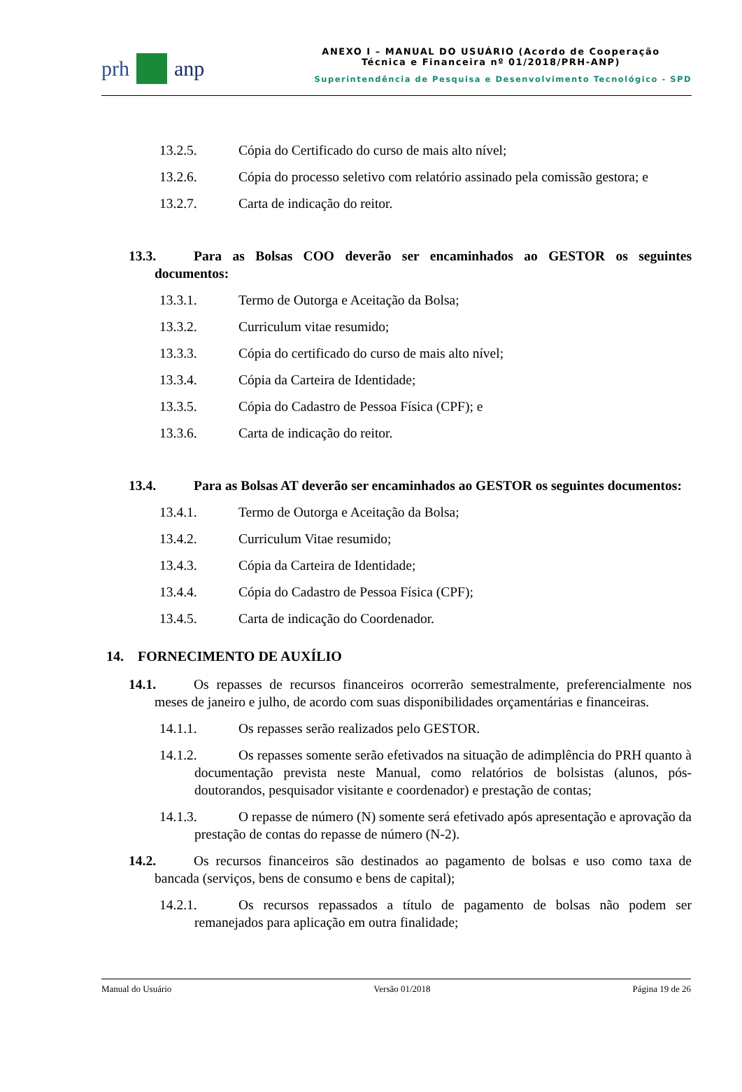prh anp
ANEXO I – MANUAL DO USUÁRIO (Acordo de Cooperação
Técnica e Financeira nº 01/2018/PRH-ANP)
Superintendência de Pesquisa e Desenvolvimento Tecnológico - SPD
13.2.5. Cópia do Certificado do curso de mais alto nível;
13.2.6. Cópia do processo seletivo com relatório assinado pela comissão gestora; e
13.2.7. Carta de indicação do reitor.
13.3. Para as Bolsas COO deverão ser encaminhados ao GESTOR os seguintes documentos:
13.3.1. Termo de Outorga e Aceitação da Bolsa;
13.3.2. Curriculum vitae resumido;
13.3.3. Cópia do certificado do curso de mais alto nível;
13.3.4. Cópia da Carteira de Identidade;
13.3.5. Cópia do Cadastro de Pessoa Física (CPF); e
13.3.6. Carta de indicação do reitor.
13.4. Para as Bolsas AT deverão ser encaminhados ao GESTOR os seguintes documentos:
13.4.1. Termo de Outorga e Aceitação da Bolsa;
13.4.2. Curriculum Vitae resumido;
13.4.3. Cópia da Carteira de Identidade;
13.4.4. Cópia do Cadastro de Pessoa Física (CPF);
13.4.5. Carta de indicação do Coordenador.
14. FORNECIMENTO DE AUXÍLIO
14.1. Os repasses de recursos financeiros ocorrerão semestralmente, preferencialmente nos meses de janeiro e julho, de acordo com suas disponibilidades orçamentárias e financeiras.
14.1.1. Os repasses serão realizados pelo GESTOR.
14.1.2. Os repasses somente serão efetivados na situação de adimplência do PRH quanto à documentação prevista neste Manual, como relatórios de bolsistas (alunos, pós-doutorandos, pesquisador visitante e coordenador) e prestação de contas;
14.1.3. O repasse de número (N) somente será efetivado após apresentação e aprovação da prestação de contas do repasse de número (N-2).
14.2. Os recursos financeiros são destinados ao pagamento de bolsas e uso como taxa de bancada (serviços, bens de consumo e bens de capital);
14.2.1. Os recursos repassados a título de pagamento de bolsas não podem ser remanejados para aplicação em outra finalidade;
Manual do Usuário Versão 01/2018 Página 19 de 26